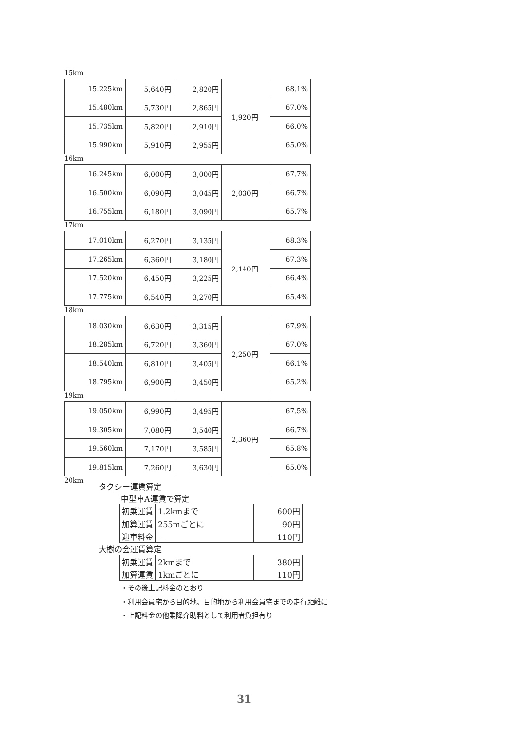15km
| 15.225km | 5,640円 | 2,820円 | 1,920円 | 68.1% |
| 15.480km | 5,730円 | 2,865円 | | 67.0% |
| 15.735km | 5,820円 | 2,910円 | | 66.0% |
| 15.990km | 5,910円 | 2,955円 | | 65.0% |
16km
| 16.245km | 6,000円 | 3,000円 | 2,030円 | 67.7% |
| 16.500km | 6,090円 | 3,045円 | | 66.7% |
| 16.755km | 6,180円 | 3,090円 | | 65.7% |
17km
| 17.010km | 6,270円 | 3,135円 | 2,140円 | 68.3% |
| 17.265km | 6,360円 | 3,180円 | | 67.3% |
| 17.520km | 6,450円 | 3,225円 | | 66.4% |
| 17.775km | 6,540円 | 3,270円 | | 65.4% |
18km
| 18.030km | 6,630円 | 3,315円 | 2,250円 | 67.9% |
| 18.285km | 6,720円 | 3,360円 | | 67.0% |
| 18.540km | 6,810円 | 3,405円 | | 66.1% |
| 18.795km | 6,900円 | 3,450円 | | 65.2% |
19km
| 19.050km | 6,990円 | 3,495円 | 2,360円 | 67.5% |
| 19.305km | 7,080円 | 3,540円 | | 66.7% |
| 19.560km | 7,170円 | 3,585円 | | 65.8% |
| 19.815km | 7,260円 | 3,630円 | | 65.0% |
20km
タクシー運賃算定
中型車A運賃で算定
| 初乗運賃 | 1.2kmまで | 600円 |
| 加算運賃 | 255mごとに | 90円 |
| 迎車料金 | ー | 110円 |
大樹の会運賃算定
| 初乗運賃 | 2kmまで | 380円 |
| 加算運賃 | 1kmごとに | 110円 |
・その後上記料金のとおり
・利用会員宅から目的地、目的地から利用会員宅までの走行距離に
・上記料金の他乗降介助料として利用者負担有り
31